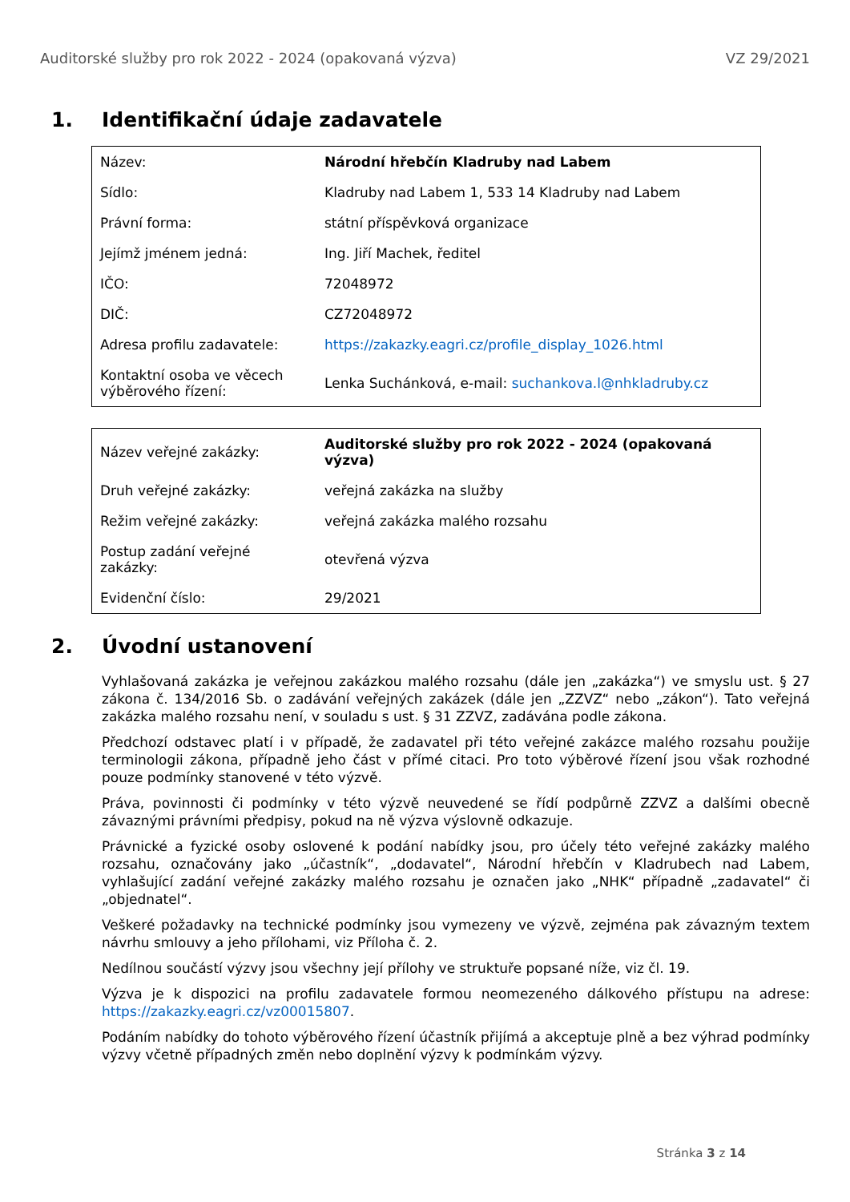Auditorské služby pro rok 2022 - 2024 (opakovaná výzva) VZ 29/2021
1. Identifikační údaje zadavatele
| Název: | Národní hřebčín Kladruby nad Labem |
| Sídlo: | Kladruby nad Labem 1, 533 14 Kladruby nad Labem |
| Právní forma: | státní příspěvková organizace |
| Jejímž jménem jedná: | Ing. Jiří Machek, ředitel |
| IČO: | 72048972 |
| DIČ: | CZ72048972 |
| Adresa profilu zadavatele: | https://zakazky.eagri.cz/profile_display_1026.html |
| Kontaktní osoba ve věcech výběrového řízení: | Lenka Suchánková, e-mail: suchankova.l@nhkladruby.cz |
| Název veřejné zakázky: | Auditorské služby pro rok 2022 - 2024 (opakovaná výzva) |
| Druh veřejné zakázky: | veřejná zakázka na služby |
| Režim veřejné zakázky: | veřejná zakázka malého rozsahu |
| Postup zadání veřejné zakázky: | otevřená výzva |
| Evidenční číslo: | 29/2021 |
2. Úvodní ustanovení
Vyhlašovaná zakázka je veřejnou zakázkou malého rozsahu (dále jen „zakázka“) ve smyslu ust. § 27 zákona č. 134/2016 Sb. o zadávání veřejných zakázek (dále jen „ZZVZ“ nebo „zákon“). Tato veřejná zakázka malého rozsahu není, v souladu s ust. § 31 ZZVZ, zadávána podle zákona.
Předchozí odstavec platí i v případě, že zadavatel při této veřejné zakázce malého rozsahu použije terminologii zákona, případně jeho část v přímé citaci. Pro toto výběrové řízení jsou však rozhodné pouze podmínky stanovené v této výzvě.
Práva, povinnosti či podmínky v této výzvě neuvedené se řídí podpůrně ZZVZ a dalšími obecně závaznými právními předpisy, pokud na ně výzva výslovně odkazuje.
Právnické a fyzické osoby oslovené k podání nabídky jsou, pro účely této veřejné zakázky malého rozsahu, označovány jako „účastník“, „dodavatel“, Národní hřebčín v Kladrubech nad Labem, vyhlašující zadání veřejné zakázky malého rozsahu je označen jako „NHK“ případně „zadavatel“ či „objednatel“.
Veškeré požadavky na technické podmínky jsou vymezeny ve výzvě, zejména pak závazným textem návrhu smlouvy a jeho přílohami, viz Příloha č. 2.
Nedílnou součástí výzvy jsou všechny její přílohy ve struktuře popsané níže, viz čl. 19.
Výzva je k dispozici na profilu zadavatele formou neomezeného dálkového přístupu na adrese: https://zakazky.eagri.cz/vz00015807.
Podáním nabídky do tohoto výběrového řízení účastník přijímá a akceptuje plně a bez výhrad podmínky výzvy včetně případných změn nebo doplnění výzvy k podmínkám výzvy.
Stránka 3 z 14